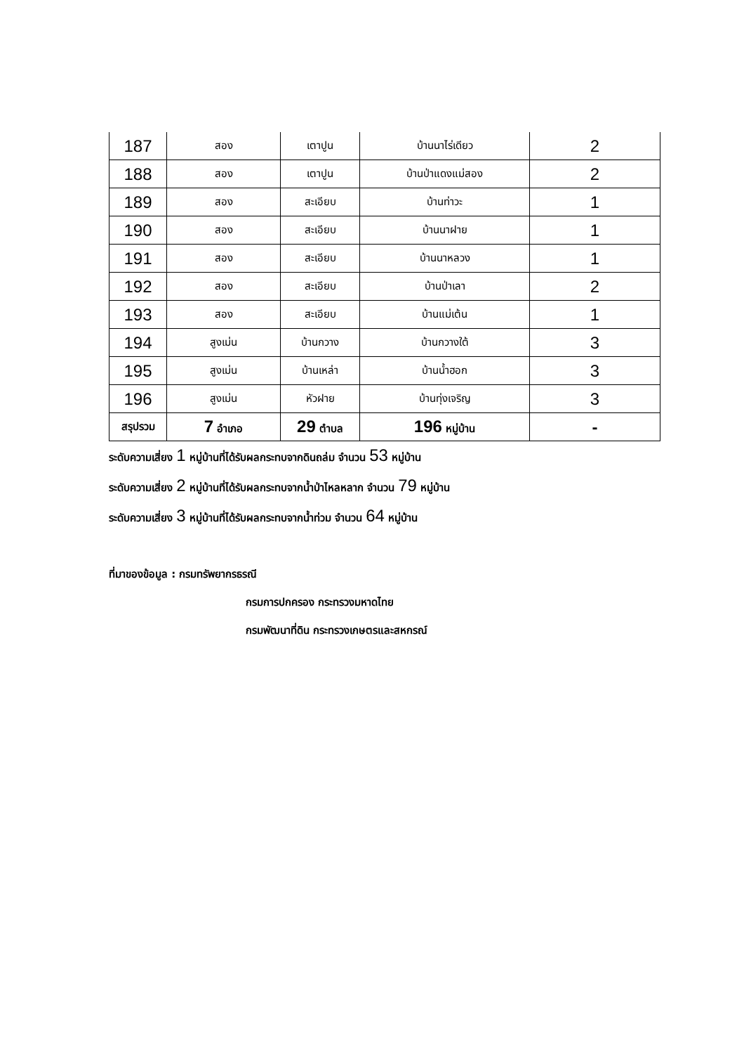| 187 | สอง | เตาปูน | บ้านนาไร่เดียว | 2 |
| 188 | สอง | เตาปูน | บ้านป่าแดงแม่สอง | 2 |
| 189 | สอง | สะเอียบ | บ้านท่าวะ | 1 |
| 190 | สอง | สะเอียบ | บ้านนาฝาย | 1 |
| 191 | สอง | สะเอียบ | บ้านนาหลวง | 1 |
| 192 | สอง | สะเอียบ | บ้านป่าเลา | 2 |
| 193 | สอง | สะเอียบ | บ้านแม่เต้น | 1 |
| 194 | สูงเม่น | บ้านกวาง | บ้านกวางใต้ | 3 |
| 195 | สูงเม่น | บ้านเหล่า | บ้านน้ำฮอก | 3 |
| 196 | สูงเม่น | หัวฝาย | บ้านทุ่งเจริญ | 3 |
| สรุปรวม | 7 อำเภอ | 29 ตำบล | 196 หมู่บ้าน | - |
ระดับความเสี่ยง 1 หมู่บ้านที่ได้รับผลกระทบจากดินถล่ม จำนวน 53 หมู่บ้าน
ระดับความเสี่ยง 2 หมู่บ้านที่ได้รับผลกระทบจากน้ำป่าไหลหลาก จำนวน 79 หมู่บ้าน
ระดับความเสี่ยง 3 หมู่บ้านที่ได้รับผลกระทบจากน้ำท่วม จำนวน 64 หมู่บ้าน
ที่มาของข้อมูล : กรมทรัพยากรธรณี
กรมการปกครอง กระทรวงมหาดไทย
กรมพัฒนาที่ดิน กระทรวงเกษตรและสหกรณ์